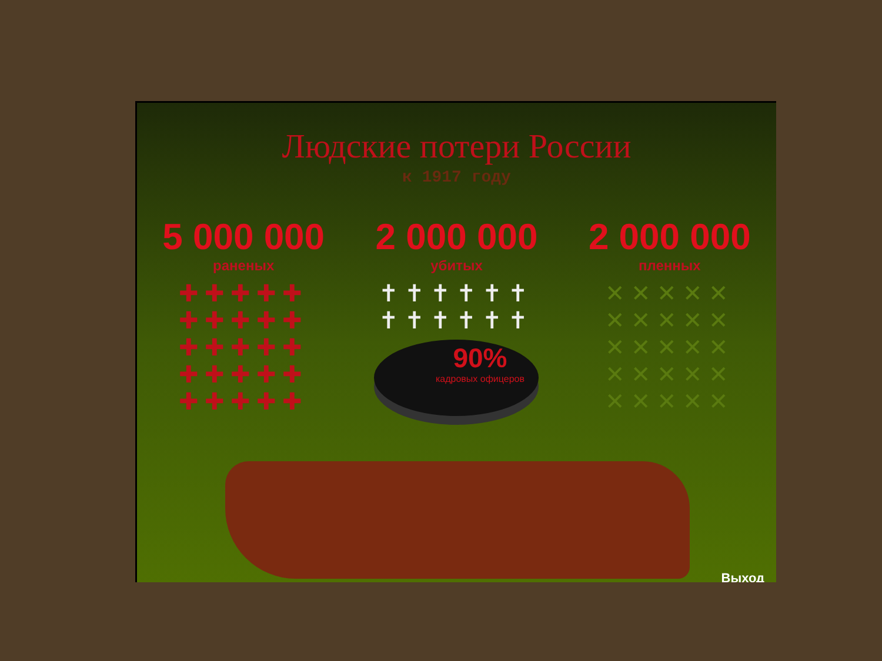Людские потери России
к 1917 году
5 000 000
раненых
✚✚✚✚✚
✚✚✚✚✚
✚✚✚✚✚
✚✚✚✚✚
✚✚✚✚✚
2 000 000
убитых
✝✝✝✝✝✝
✝✝✝✝✝✝
90%
кадровых офицеров
2 000 000
пленных
✕✕✕✕✕
✕✕✕✕✕
✕✕✕✕✕
✕✕✕✕✕
✕✕✕✕✕
Выход